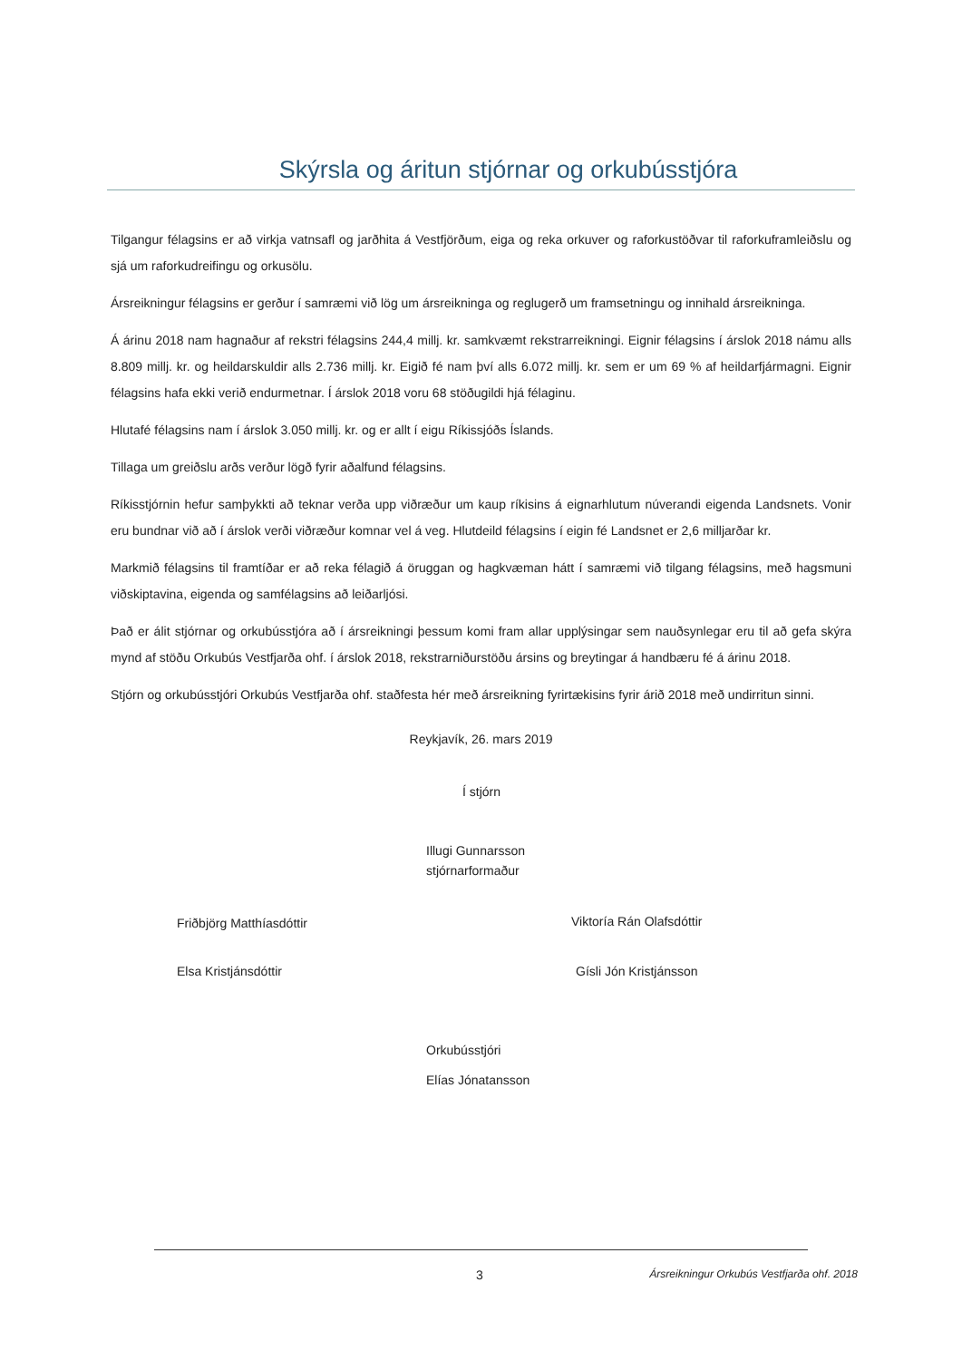Skýrsla og áritun stjórnar og orkubússtjóra
Tilgangur félagsins er að virkja vatnsafl og jarðhita á Vestfjörðum, eiga og reka orkuver og raforkustöðvar til raforkuframleiðslu og sjá um raforkudreifingu og orkusölu.
Ársreikningur félagsins er gerður í samræmi við lög um ársreikninga og reglugerð um framsetningu og innihald ársreikninga.
Á árinu 2018 nam hagnaður af rekstri félagsins 244,4 millj. kr. samkvæmt rekstrarreikningi. Eignir félagsins í árslok 2018 námu alls 8.809 millj. kr. og heildarskuldir alls 2.736 millj. kr. Eigið fé nam því alls 6.072 millj. kr. sem er um 69 % af heildarfjármagni. Eignir félagsins hafa ekki verið endurmetnar. Í árslok 2018 voru 68 stöðugildi hjá félaginu.
Hlutafé félagsins nam í árslok 3.050 millj. kr. og er allt í eigu Ríkissjóðs Íslands.
Tillaga um greiðslu arðs verður lögð fyrir aðalfund félagsins.
Ríkisstjórnin hefur samþykkti að teknar verða upp viðræður um kaup ríkisins á eignarhlutum núverandi eigenda Landsnets. Vonir eru bundnar við að í árslok verði viðræður komnar vel á veg. Hlutdeild félagsins í eigin fé Landsnet er 2,6 milljarðar kr.
Markmið félagsins til framtíðar er að reka félagið á öruggan og hagkvæman hátt í samræmi við tilgang félagsins, með hagsmuni viðskiptavina, eigenda og samfélagsins að leiðarljósi.
Það er álit stjórnar og orkubússtjóra að í ársreikningi þessum komi fram allar upplýsingar sem nauðsynlegar eru til að gefa skýra mynd af stöðu Orkubús Vestfjarða ohf. í árslok 2018, rekstrarniðurstöðu ársins og breytingar á handbæru fé á árinu 2018.
Stjórn og orkubússtjóri Orkubús Vestfjarða ohf. staðfesta hér með ársreikning fyrirtækisins fyrir árið 2018 með undirritun sinni.
Reykjavík, 26. mars 2019
Í stjórn
Illugi Gunnarsson
stjórnarformaður
Friðbjörg Matthíasdóttir Viktoría Rán Olafsdóttir
Elsa Kristjánsdóttir Gísli Jón Kristjánsson
Orkubússtjóri
Elías Jónatansson
3 Ársreikningur Orkubús Vestfjarða ohf. 2018